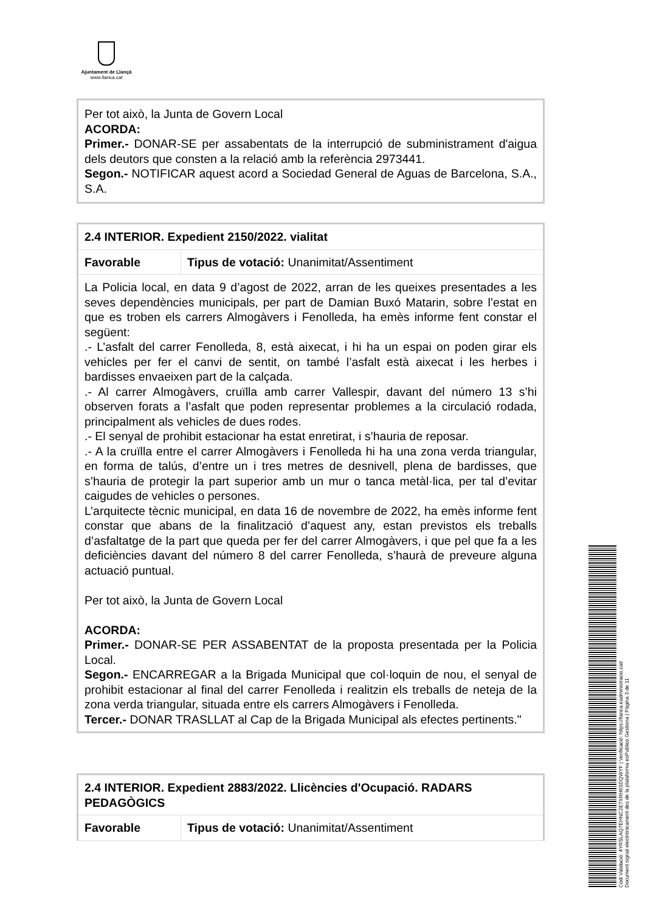Ajuntament de Llançà
www.llanca.cat
Per tot això, la Junta de Govern Local
ACORDA:
Primer.- DONAR-SE per assabentats de la interrupció de subministrament d'aigua dels deutors que consten a la relació amb la referència 2973441.
Segon.- NOTIFICAR aquest acord a Sociedad General de Aguas de Barcelona, S.A., S.A.
| 2.4 INTERIOR. Expedient 2150/2022. vialitat | |
| Favorable | Tipus de votació: Unanimitat/Assentiment |
| La Policia local, en data 9 d’agost de 2022, arran de les queixes presentades a les seves dependències municipals, per part de Damian Buxó Matarin, sobre l’estat en que es troben els carrers Almogàvers i Fenolleda, ha emès informe fent constar el següent: .- L’asfalt del carrer Fenolleda, 8, està aixecat, i hi ha un espai on poden girar els vehicles per fer el canvi de sentit, on també l’asfalt està aixecat i les herbes i bardisses envaeixen part de la calçada. .- Al carrer Almogàvers, cruïlla amb carrer Vallespir, davant del número 13 s’hi observen forats a l’asfalt que poden representar problemes a la circulació rodada, principalment als vehicles de dues rodes. .- El senyal de prohibit estacionar ha estat enretirat, i s’hauria de reposar. .- A la cruïlla entre el carrer Almogàvers i Fenolleda hi ha una zona verda triangular, en forma de talús, d’entre un i tres metres de desnivell, plena de bardisses, que s’hauria de protegir la part superior amb un mur o tanca metàl·lica, per tal d’evitar caigudes de vehicles o persones. L’arquitecte tècnic municipal, en data 16 de novembre de 2022, ha emès informe fent constar que abans de la finalització d’aquest any, estan previstos els treballs d’asfaltatge de la part que queda per fer del carrer Almogàvers, i que pel que fa a les deficiències davant del número 8 del carrer Fenolleda, s’haurà de preveure alguna actuació puntual. Per tot això, la Junta de Govern Local ACORDA: Primer.- DONAR-SE PER ASSABENTAT de la proposta presentada per la Policia Local. Segon.- ENCARREGAR a la Brigada Municipal que col·loquin de nou, el senyal de prohibit estacionar al final del carrer Fenolleda i realitzin els treballs de neteja de la zona verda triangular, situada entre els carrers Almogàvers i Fenolleda. Tercer.- DONAR TRASLLAT al Cap de la Brigada Municipal als efectes pertinents." | |
| 2.4 INTERIOR. Expedient 2883/2022. Llicències d'Ocupació. RADARS PEDAGÒGICS | |
| Favorable | Tipus de votació: Unanimitat/Assentiment |
Codi Validació: 4YRSLAQ7EHNC2E7XRH6SDQWYF | Verificació: https://llanca.eadministracio.cat/
Document signat electrònicament des de la plataforma esPublico Gestiona | Pàgina 3 de 11